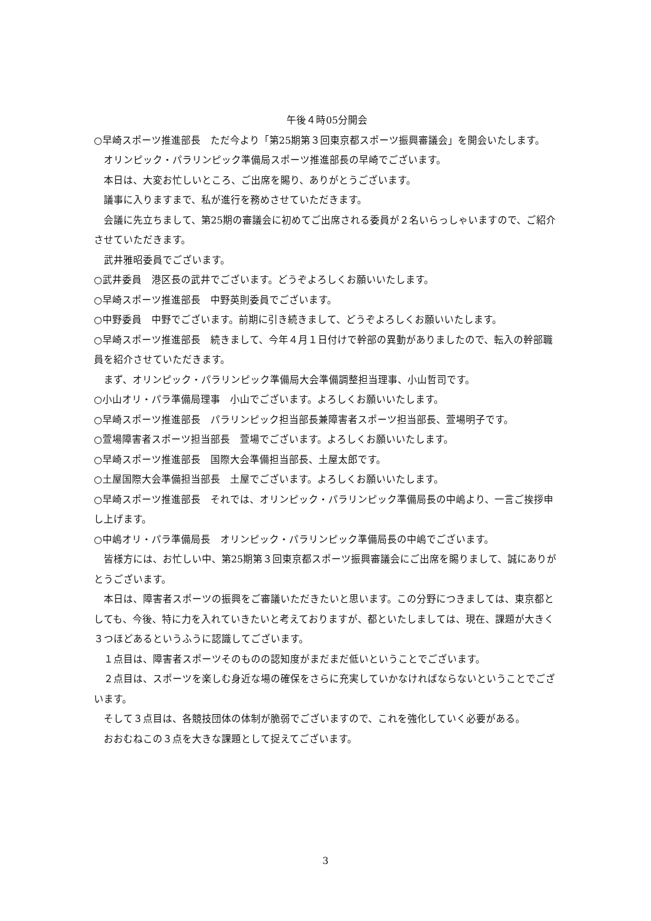午後４時05分開会
○早崎スポーツ推進部長　ただ今より「第25期第３回東京都スポーツ振興審議会」を開会いたします。
オリンピック・パラリンピック準備局スポーツ推進部長の早崎でございます。
本日は、大変お忙しいところ、ご出席を賜り、ありがとうございます。
議事に入りますまで、私が進行を務めさせていただきます。
会議に先立ちまして、第25期の審議会に初めてご出席される委員が２名いらっしゃいますので、ご紹介させていただきます。
武井雅昭委員でございます。
○武井委員　港区長の武井でございます。どうぞよろしくお願いいたします。
○早崎スポーツ推進部長　中野英則委員でございます。
○中野委員　中野でございます。前期に引き続きまして、どうぞよろしくお願いいたします。
○早崎スポーツ推進部長　続きまして、今年４月１日付けで幹部の異動がありましたので、転入の幹部職員を紹介させていただきます。
まず、オリンピック・パラリンピック準備局大会準備調整担当理事、小山哲司です。
○小山オリ・パラ準備局理事　小山でございます。よろしくお願いいたします。
○早崎スポーツ推進部長　パラリンピック担当部長兼障害者スポーツ担当部長、萱場明子です。
○萱場障害者スポーツ担当部長　萱場でございます。よろしくお願いいたします。
○早崎スポーツ推進部長　国際大会準備担当部長、土屋太郎です。
○土屋国際大会準備担当部長　土屋でございます。よろしくお願いいたします。
○早崎スポーツ推進部長　それでは、オリンピック・パラリンピック準備局長の中嶋より、一言ご挨拶申し上げます。
○中嶋オリ・パラ準備局長　オリンピック・パラリンピック準備局長の中嶋でございます。
皆様方には、お忙しい中、第25期第３回東京都スポーツ振興審議会にご出席を賜りまして、誠にありがとうございます。
本日は、障害者スポーツの振興をご審議いただきたいと思います。この分野につきましては、東京都としても、今後、特に力を入れていきたいと考えておりますが、都といたしましては、現在、課題が大きく３つほどあるというふうに認識してございます。
１点目は、障害者スポーツそのものの認知度がまだまだ低いということでございます。
２点目は、スポーツを楽しむ身近な場の確保をさらに充実していかなければならないということでございます。
そして３点目は、各競技団体の体制が脆弱でございますので、これを強化していく必要がある。
おおむねこの３点を大きな課題として捉えてございます。
3